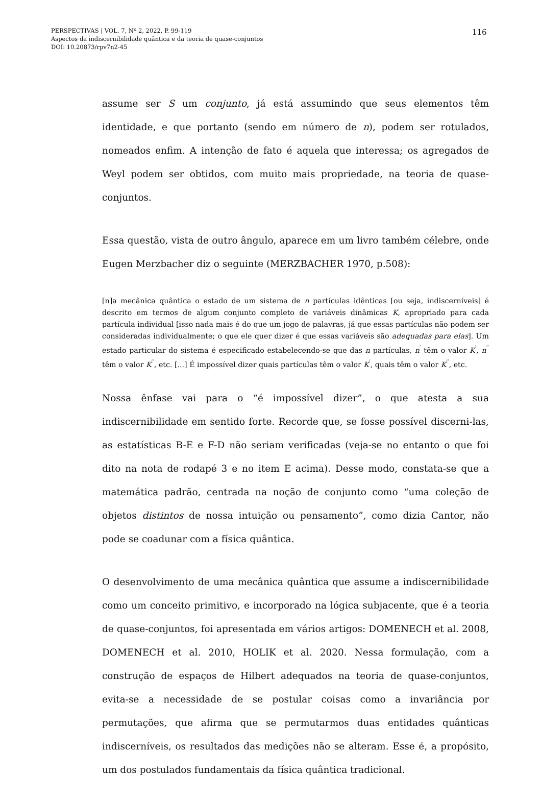PERSPECTIVAS | VOL. 7, Nº 2, 2022, P. 99-119
Aspectos da indiscernibilidade quântica e da teoria de quase-conjuntos
DOI: 10.20873/rpv7n2-45
116
assume ser S um conjunto, já está assumindo que seus elementos têm identidade, e que portanto (sendo em número de n), podem ser rotulados, nomeados enfim. A intenção de fato é aquela que interessa; os agregados de Weyl podem ser obtidos, com muito mais propriedade, na teoria de quase-conjuntos.
Essa questão, vista de outro ângulo, aparece em um livro também célebre, onde Eugen Merzbacher diz o seguinte (MERZBACHER 1970, p.508):
[n]a mecânica quântica o estado de um sistema de n partículas idênticas [ou seja, indiscerníveis] é descrito em termos de algum conjunto completo de variáveis dinâmicas K, apropriado para cada partícula individual [isso nada mais é do que um jogo de palavras, já que essas partículas não podem ser consideradas individualmente; o que ele quer dizer é que essas variáveis são adequadas para elas]. Um estado particular do sistema é especificado estabelecendo-se que das n partículas, n<sup>′</sup> têm o valor K<sup>′</sup>, n<sup>′′</sup> têm o valor K<sup>′′</sup>, etc. [...] É impossível dizer quais partículas têm o valor K<sup>′</sup>, quais têm o valor K<sup>′′</sup>, etc.
Nossa ênfase vai para o “é impossível dizer”, o que atesta a sua indiscernibilidade em sentido forte. Recorde que, se fosse possível discerni-las, as estatísticas B-E e F-D não seriam verificadas (veja-se no entanto o que foi dito na nota de rodapé 3 e no item E acima). Desse modo, constata-se que a matemática padrão, centrada na noção de conjunto como “uma coleção de objetos distintos de nossa intuição ou pensamento”, como dizia Cantor, não pode se coadunar com a física quântica.
O desenvolvimento de uma mecânica quântica que assume a indiscernibilidade como um conceito primitivo, e incorporado na lógica subjacente, que é a teoria de quase-conjuntos, foi apresentada em vários artigos: DOMENECH et al. 2008, DOMENECH et al. 2010, HOLIK et al. 2020. Nessa formulação, com a construção de espaços de Hilbert adequados na teoria de quase-conjuntos, evita-se a necessidade de se postular coisas como a invariância por permutações, que afirma que se permutarmos duas entidades quânticas indiscerníveis, os resultados das medições não se alteram. Esse é, a propósito, um dos postulados fundamentais da física quântica tradicional.